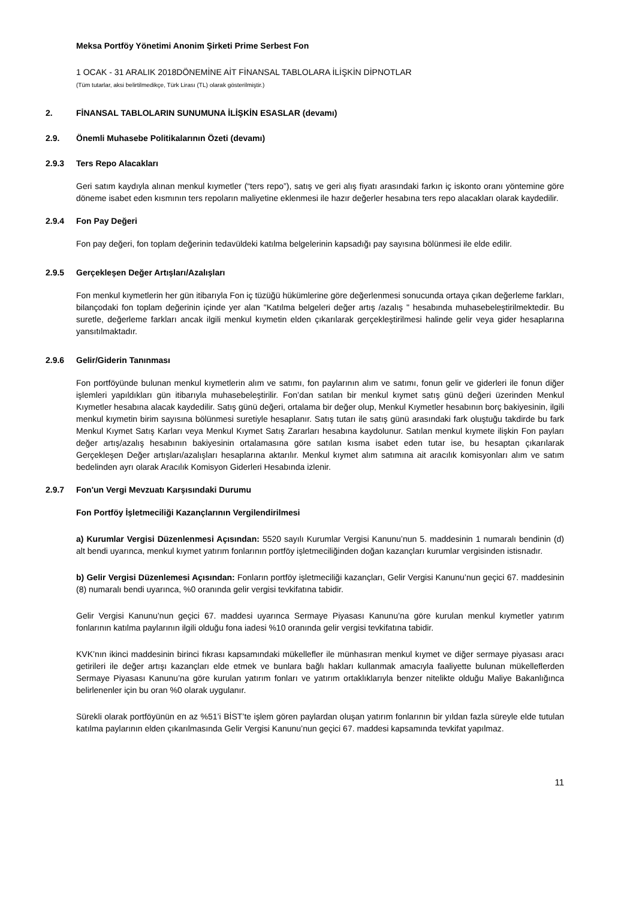Meksa Portföy Yönetimi Anonim Şirketi Prime Serbest Fon
1 OCAK - 31 ARALIK 2018DÖNEMİNE AİT FİNANSAL TABLOLARA İLİŞKİN DİPNOTLAR
(Tüm tutarlar, aksi belirtilmedikçe, Türk Lirası (TL) olarak gösterilmiştir.)
2. FİNANSAL TABLOLARIN SUNUMUNA İLİŞKİN ESASLAR (devamı)
2.9. Önemli Muhasebe Politikalarının Özeti (devamı)
2.9.3 Ters Repo Alacakları
Geri satım kaydıyla alınan menkul kıymetler (“ters repo”), satış ve geri alış fiyatı arasındaki farkın iç iskonto oranı yöntemine göre döneme isabet eden kısmının ters repoların maliyetine eklenmesi ile hazır değerler hesabına ters repo alacakları olarak kaydedilir.
2.9.4 Fon Pay Değeri
Fon pay değeri, fon toplam değerinin tedavüldeki katılma belgelerinin kapsadığı pay sayısına bölünmesi ile elde edilir.
2.9.5 Gerçekleşen Değer Artışları/Azalışları
Fon menkul kıymetlerin her gün itibarıyla Fon iç tüzüğü hükümlerine göre değerlenmesi sonucunda ortaya çıkan değerleme farkları, bilançodaki fon toplam değerinin içinde yer alan "Katılma belgeleri değer artış /azalış " hesabında muhasebeleştirilmektedir. Bu suretle, değerleme farkları ancak ilgili menkul kıymetin elden çıkarılarak gerçekleştirilmesi halinde gelir veya gider hesaplarına yansıtılmaktadır.
2.9.6 Gelir/Giderin Tanınması
Fon portföyünde bulunan menkul kıymetlerin alım ve satımı, fon paylarının alım ve satımı, fonun gelir ve giderleri ile fonun diğer işlemleri yapıldıkları gün itibarıyla muhasebeleştirilir. Fon’dan satılan bir menkul kıymet satış günü değeri üzerinden Menkul Kıymetler hesabına alacak kaydedilir. Satış günü değeri, ortalama bir değer olup, Menkul Kıymetler hesabının borç bakiyesinin, ilgili menkul kıymetin birim sayısına bölünmesi suretiyle hesaplanır. Satış tutarı ile satış günü arasındaki fark oluştuğu takdirde bu fark Menkul Kıymet Satış Karları veya Menkul Kıymet Satış Zararları hesabına kaydolunur. Satılan menkul kıymete ilişkin Fon payları değer artış/azalış hesabının bakiyesinin ortalamasına göre satılan kısma isabet eden tutar ise, bu hesaptan çıkarılarak Gerçekleşen Değer artışları/azalışları hesaplarına aktarılır. Menkul kıymet alım satımına ait aracılık komisyonları alım ve satım bedelinden ayrı olarak Aracılık Komisyon Giderleri Hesabında izlenir.
2.9.7 Fon'un Vergi Mevzuatı Karşısındaki Durumu
Fon Portföy İşletmeciliği Kazançlarının Vergilendirilmesi
a) Kurumlar Vergisi Düzenlenmesi Açısından: 5520 sayılı Kurumlar Vergisi Kanunu’nun 5. maddesinin 1 numaralı bendinin (d) alt bendi uyarınca, menkul kıymet yatırım fonlarının portföy işletmeciliğinden doğan kazançları kurumlar vergisinden istisnadır.
b) Gelir Vergisi Düzenlemesi Açısından: Fonların portföy işletmeciliği kazançları, Gelir Vergisi Kanunu’nun geçici 67. maddesinin (8) numaralı bendi uyarınca, %0 oranında gelir vergisi tevkifatına tabidir.
Gelir Vergisi Kanunu’nun geçici 67. maddesi uyarınca Sermaye Piyasası Kanunu’na göre kurulan menkul kıymetler yatırım fonlarının katılma paylarının ilgili olduğu fona iadesi %10 oranında gelir vergisi tevkifatına tabidir.
KVK’nın ikinci maddesinin birinci fıkrası kapsamındaki mükellefler ile münhasıran menkul kıymet ve diğer sermaye piyasası aracı getirileri ile değer artışı kazançları elde etmek ve bunlara bağlı hakları kullanmak amacıyla faaliyette bulunan mükelleflerden Sermaye Piyasası Kanunu’na göre kurulan yatırım fonları ve yatırım ortaklıklarıyla benzer nitelikte olduğu Maliye Bakanlığınca belirlenenler için bu oran %0 olarak uygulanır.
Sürekli olarak portföyünün en az %51’i BİST’te işlem gören paylardan oluşan yatırım fonlarının bir yıldan fazla süreyle elde tutulan katılma paylarının elden çıkarılmasında Gelir Vergisi Kanunu’nun geçici 67. maddesi kapsamında tevkifat yapılmaz.
11